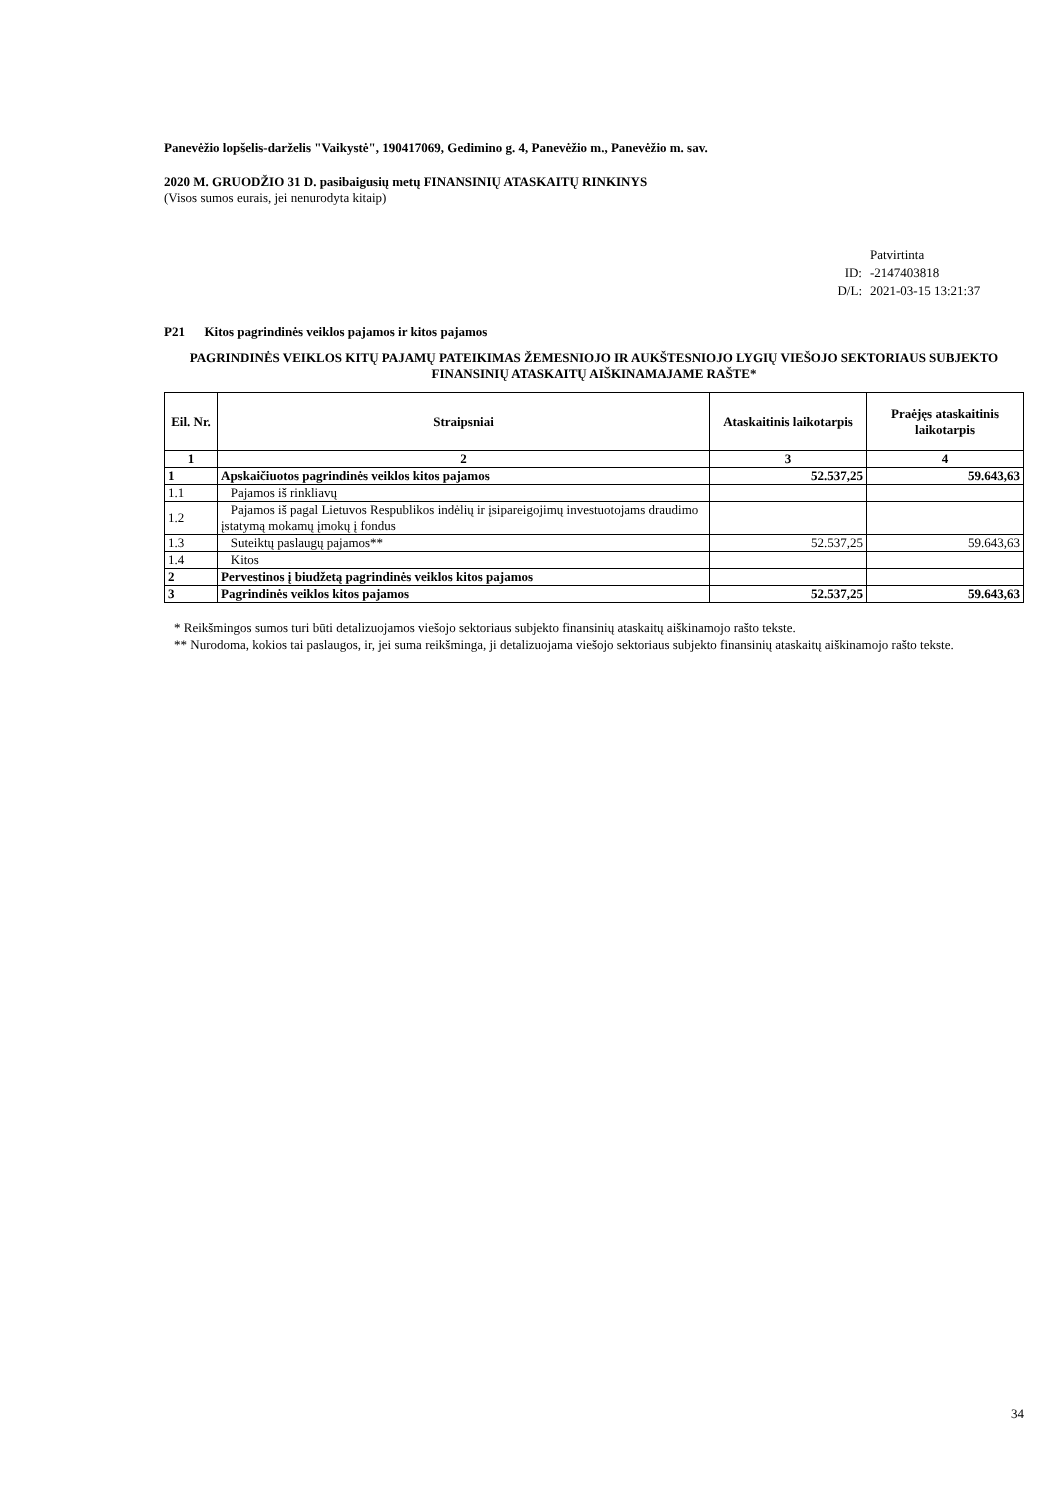Panevėžio lopšelis-darželis "Vaikystė", 190417069, Gedimino g. 4, Panevėžio m., Panevėžio m. sav.
2020 M. GRUODŽIO 31 D. pasibaigusių metų FINANSINIŲ ATASKAITŲ RINKINYS
(Visos sumos eurais, jei nenurodyta kitaip)
Patvirtinta
ID: -2147403818
D/L: 2021-03-15 13:21:37
P21 Kitos pagrindinės veiklos pajamos ir kitos pajamos
PAGRINDINĖS VEIKLOS KITŲ PAJAMŲ PATEIKIMAS ŽEMESNIOJO IR AUKŠTESNIOJO LYGIŲ VIEŠOJO SEKTORIAUS SUBJEKTO FINANSINIŲ ATASKAITŲ AIŠKINAMAJAME RAŠTE*
| Eil. Nr. | Straipsniai | Ataskaitinis laikotarpis | Praėjęs ataskaitinis laikotarpis |
| --- | --- | --- | --- |
| 1 | 2 | 3 | 4 |
| 1 | Apskaičiuotos pagrindinės veiklos kitos pajamos | 52.537,25 | 59.643,63 |
| 1.1 | Pajamos iš rinkliavų | | |
| 1.2 | Pajamos iš pagal Lietuvos Respublikos indėlių ir įsipareigojimų investuotojams draudimo įstatymą mokamų įmokų į fondus | | |
| 1.3 | Suteiktų paslaugų pajamos** | 52.537,25 | 59.643,63 |
| 1.4 | Kitos | | |
| 2 | Pervestinos į biudžetą pagrindinės veiklos kitos pajamos | | |
| 3 | Pagrindinės veiklos kitos pajamos | 52.537,25 | 59.643,63 |
* Reikšmingos sumos turi būti detalizuojamos viešojo sektoriaus subjekto finansinių ataskaitų aiškinamojo rašto tekste.
** Nurodoma, kokios tai paslaugos, ir, jei suma reikšminga, ji detalizuojama viešojo sektoriaus subjekto finansinių ataskaitų aiškinamojo rašto tekste.
34